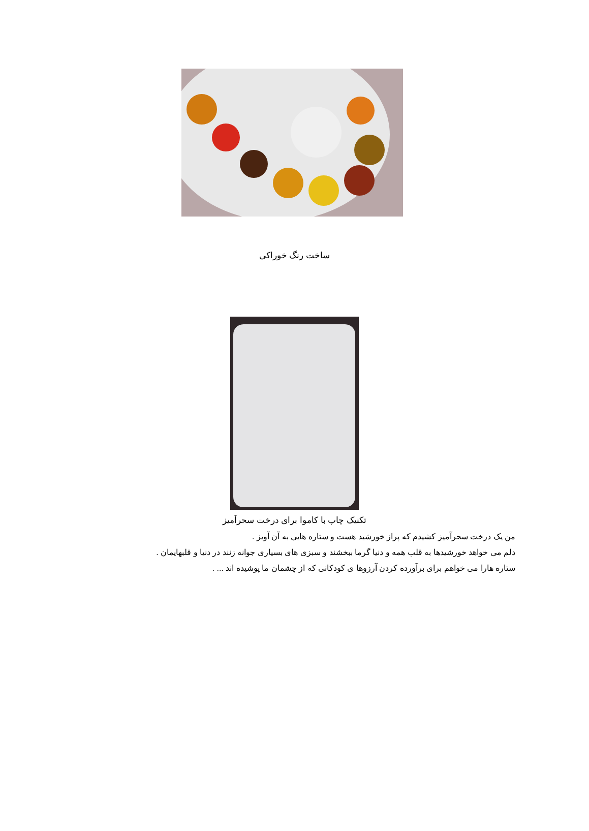ساخت رنگ خوراکی
تکنیک چاپ با کاموا برای درخت سحرآمیز
من یک درخت سحرآمیز کشیدم که پراز خورشید هست و ستاره هایی به آن آویز .
دلم می خواهد خورشیدها به قلب همه و دنیا گرما ببخشند و سبزی های بسیاری جوانه زنند در دنیا و قلبهایمان .
ستاره هارا می خواهم برای برآورده کردن آرزوها ی کودکانی که از چشمان ما پوشیده اند ... .